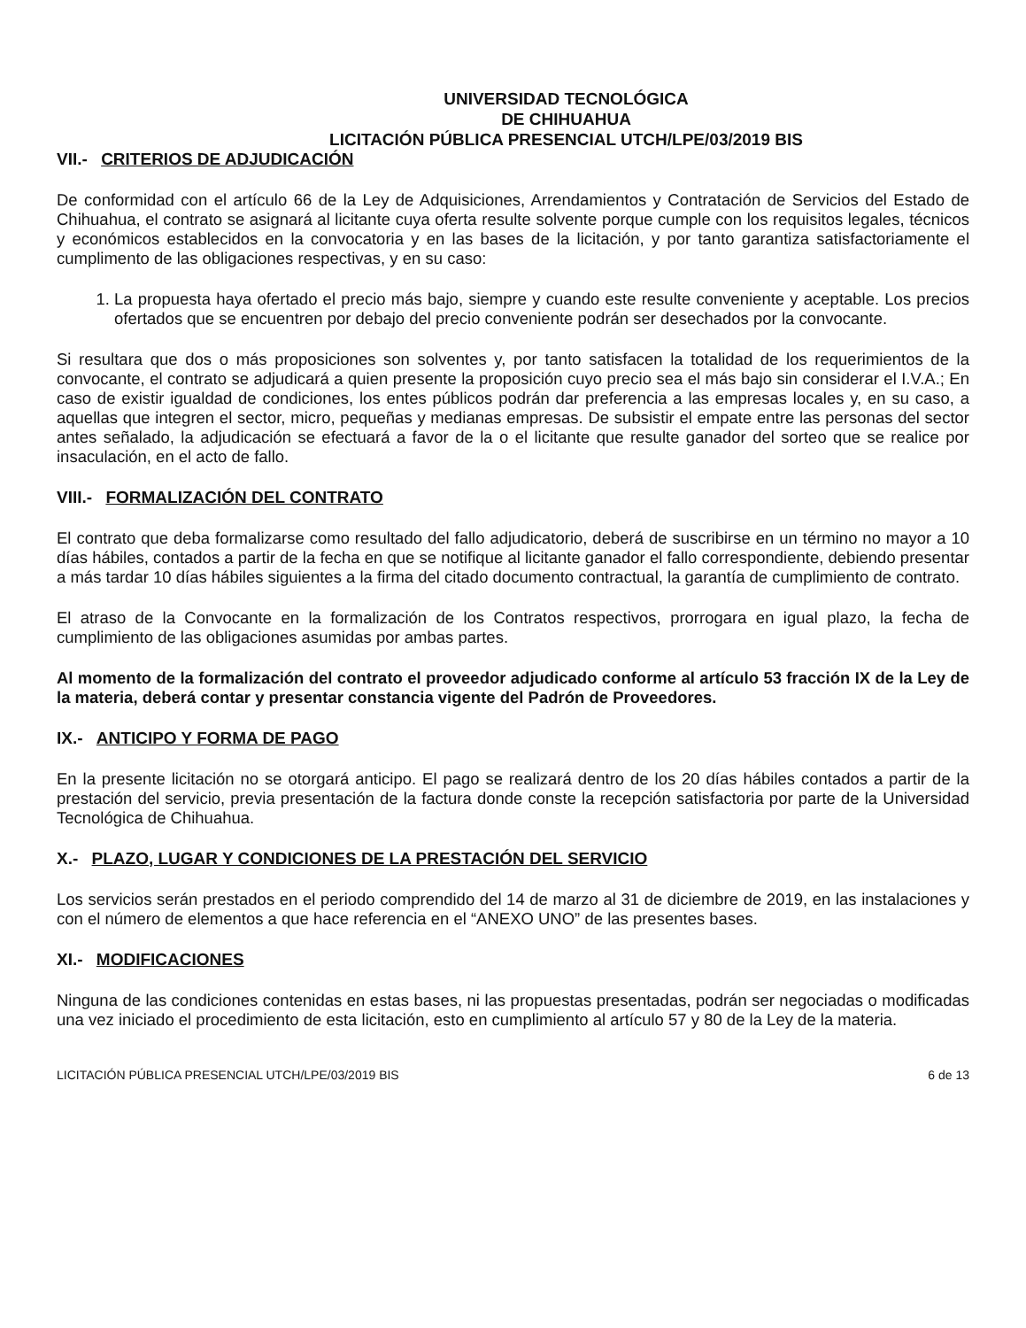UNIVERSIDAD TECNOLÓGICA
DE CHIHUAHUA
LICITACIÓN PÚBLICA PRESENCIAL UTCH/LPE/03/2019 BIS
VII.- CRITERIOS DE ADJUDICACIÓN
De conformidad con el artículo 66 de la Ley de Adquisiciones, Arrendamientos y Contratación de Servicios del Estado de Chihuahua, el contrato se asignará al licitante cuya oferta resulte solvente porque cumple con los requisitos legales, técnicos y económicos establecidos en la convocatoria y en las bases de la licitación, y por tanto garantiza satisfactoriamente el cumplimento de las obligaciones respectivas, y en su caso:
1. La propuesta haya ofertado el precio más bajo, siempre y cuando este resulte conveniente y aceptable. Los precios ofertados que se encuentren por debajo del precio conveniente podrán ser desechados por la convocante.
Si resultara que dos o más proposiciones son solventes y, por tanto satisfacen la totalidad de los requerimientos de la convocante, el contrato se adjudicará a quien presente la proposición cuyo precio sea el más bajo sin considerar el I.V.A.; En caso de existir igualdad de condiciones, los entes públicos podrán dar preferencia a las empresas locales y, en su caso, a aquellas que integren el sector, micro, pequeñas y medianas empresas. De subsistir el empate entre las personas del sector antes señalado, la adjudicación se efectuará a favor de la o el licitante que resulte ganador del sorteo que se realice por insaculación, en el acto de fallo.
VIII.- FORMALIZACIÓN DEL CONTRATO
El contrato que deba formalizarse como resultado del fallo adjudicatorio, deberá de suscribirse en un término no mayor a 10 días hábiles, contados a partir de la fecha en que se notifique al licitante ganador el fallo correspondiente, debiendo presentar a más tardar 10 días hábiles siguientes a la firma del citado documento contractual, la garantía de cumplimiento de contrato.
El atraso de la Convocante en la formalización de los Contratos respectivos, prorrogara en igual plazo, la fecha de cumplimiento de las obligaciones asumidas por ambas partes.
Al momento de la formalización del contrato el proveedor adjudicado conforme al artículo 53 fracción IX de la Ley de la materia, deberá contar y presentar constancia vigente del Padrón de Proveedores.
IX.- ANTICIPO Y FORMA DE PAGO
En la presente licitación no se otorgará anticipo. El pago se realizará dentro de los 20 días hábiles contados a partir de la prestación del servicio, previa presentación de la factura donde conste la recepción satisfactoria por parte de la Universidad Tecnológica de Chihuahua.
X.- PLAZO, LUGAR Y CONDICIONES DE LA PRESTACIÓN DEL SERVICIO
Los servicios serán prestados en el periodo comprendido del 14 de marzo al 31 de diciembre de 2019, en las instalaciones y con el número de elementos a que hace referencia en el “ANEXO UNO” de las presentes bases.
XI.- MODIFICACIONES
Ninguna de las condiciones contenidas en estas bases, ni las propuestas presentadas, podrán ser negociadas o modificadas una vez iniciado el procedimiento de esta licitación, esto en cumplimiento al artículo 57 y 80 de la Ley de la materia.
LICITACIÓN PÚBLICA PRESENCIAL UTCH/LPE/03/2019 BIS 6 de 13